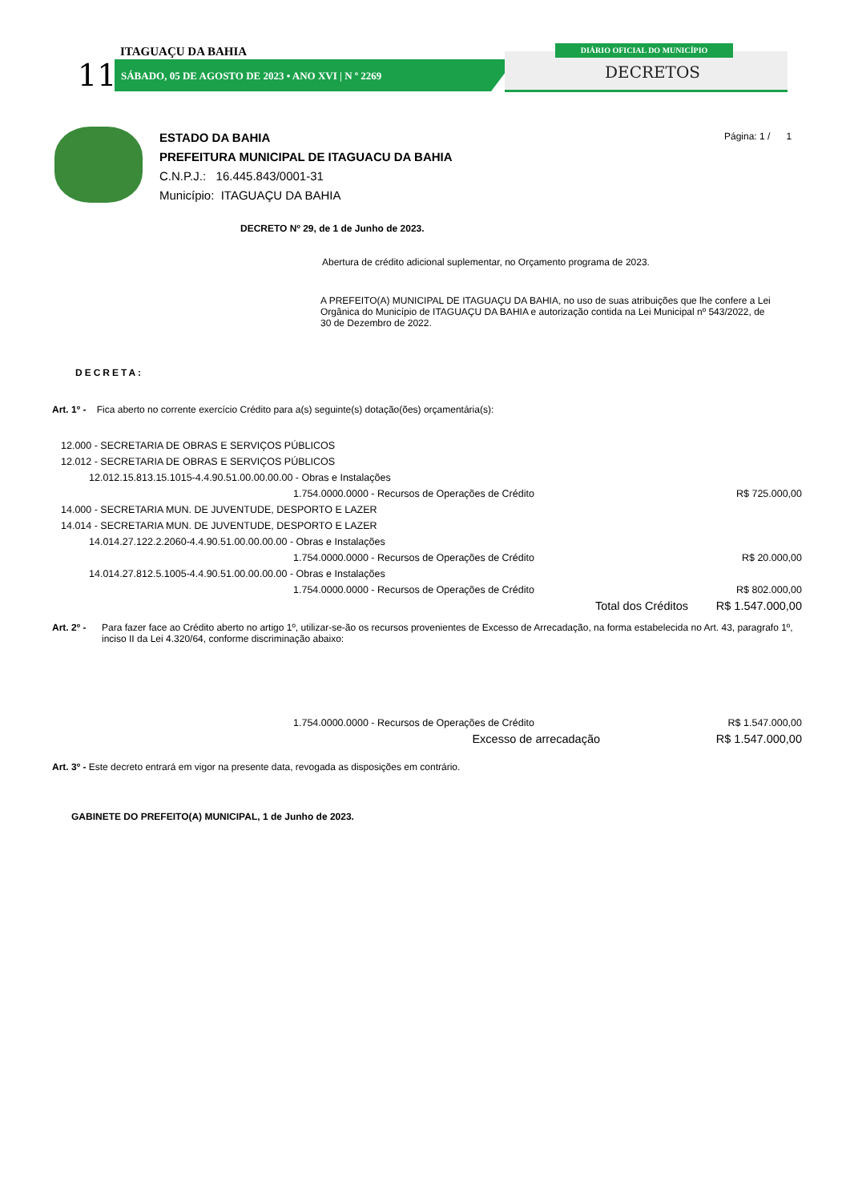ITAGUAÇU DA BAHIA
11 SÁBADO, 05 DE AGOSTO DE 2023 • ANO XVI | N º 2269
DIÁRIO OFICIAL DO MUNICÍPIO
DECRETOS
Página: 1 / 1
ESTADO DA BAHIA
PREFEITURA MUNICIPAL DE ITAGUACU DA BAHIA
C.N.P.J.: 16.445.843/0001-31
Município: ITAGUAÇU DA BAHIA
DECRETO Nº 29, de 1 de Junho de 2023.
Abertura de crédito adicional suplementar, no Orçamento programa de 2023.
A PREFEITO(A) MUNICIPAL DE ITAGUAÇU DA BAHIA, no uso de suas atribuições que lhe confere a Lei Orgânica do Município de ITAGUAÇU DA BAHIA e autorização contida na Lei Municipal nº 543/2022, de 30 de Dezembro de 2022.
DECRETA:
Art. 1º - Fica aberto no corrente exercício Crédito para a(s) seguinte(s) dotação(ões) orçamentária(s):
| 12.000 - SECRETARIA DE OBRAS E SERVIÇOS PÚBLICOS | | |
| 12.012 - SECRETARIA DE OBRAS E SERVIÇOS PÚBLICOS | | |
| 12.012.15.813.15.1015-4.4.90.51.00.00.00.00 - Obras e Instalações | | |
| 1.754.0000.0000 - Recursos de Operações de Crédito | | R$ 725.000,00 |
| 14.000 - SECRETARIA MUN. DE JUVENTUDE, DESPORTO E LAZER | | |
| 14.014 - SECRETARIA MUN. DE JUVENTUDE, DESPORTO E LAZER | | |
| 14.014.27.122.2.2060-4.4.90.51.00.00.00.00 - Obras e Instalações | | |
| 1.754.0000.0000 - Recursos de Operações de Crédito | | R$ 20.000,00 |
| 14.014.27.812.5.1005-4.4.90.51.00.00.00.00 - Obras e Instalações | | |
| 1.754.0000.0000 - Recursos de Operações de Crédito | | R$ 802.000,00 |
| Total dos Créditos | | R$ 1.547.000,00 |
Art. 2º - Para fazer face ao Crédito aberto no artigo 1º, utilizar-se-ão os recursos provenientes de Excesso de Arrecadação, na forma estabelecida no Art. 43, paragrafo 1º, inciso II da Lei 4.320/64, conforme discriminação abaixo:
| 1.754.0000.0000 - Recursos de Operações de Crédito | R$ 1.547.000,00 |
| Excesso de arrecadação | R$ 1.547.000,00 |
Art. 3º - Este decreto entrará em vigor na presente data, revogada as disposições em contrário.
GABINETE DO PREFEITO(A) MUNICIPAL, 1 de Junho de 2023.